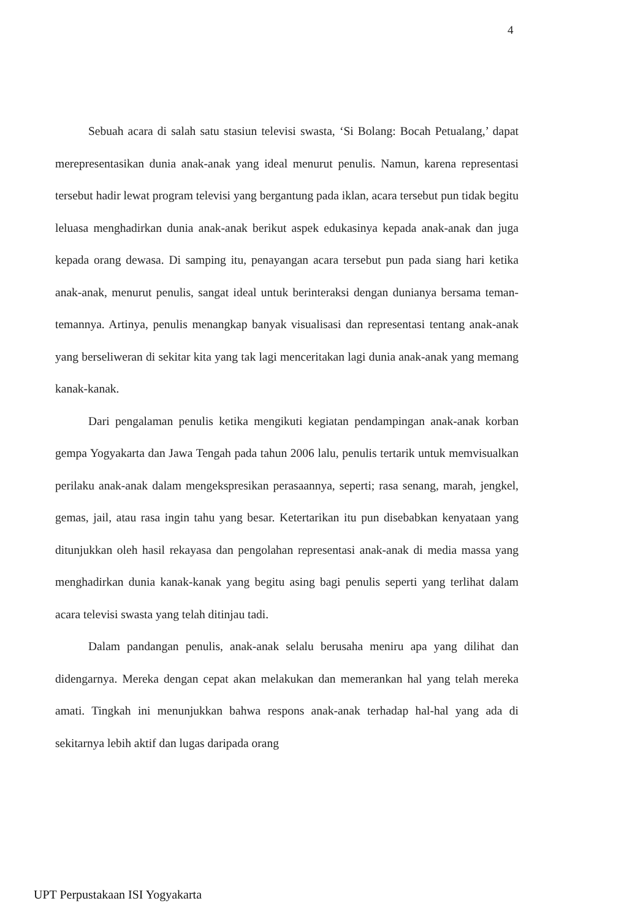4
Sebuah acara di salah satu stasiun televisi swasta, ‘Si Bolang: Bocah Petualang,’ dapat merepresentasikan dunia anak-anak yang ideal menurut penulis. Namun, karena representasi tersebut hadir lewat program televisi yang bergantung pada iklan, acara tersebut pun tidak begitu leluasa menghadirkan dunia anak-anak berikut aspek edukasinya kepada anak-anak dan juga kepada orang dewasa. Di samping itu, penayangan acara tersebut pun pada siang hari ketika anak-anak, menurut penulis, sangat ideal untuk berinteraksi dengan dunianya bersama teman-temannya. Artinya, penulis menangkap banyak visualisasi dan representasi tentang anak-anak yang berseliweran di sekitar kita yang tak lagi menceritakan lagi dunia anak-anak yang memang kanak-kanak.
Dari pengalaman penulis ketika mengikuti kegiatan pendampingan anak-anak korban gempa Yogyakarta dan Jawa Tengah pada tahun 2006 lalu, penulis tertarik untuk memvisualkan perilaku anak-anak dalam mengekspresikan perasaannya, seperti; rasa senang, marah, jengkel, gemas, jail, atau rasa ingin tahu yang besar. Ketertarikan itu pun disebabkan kenyataan yang ditunjukkan oleh hasil rekayasa dan pengolahan representasi anak-anak di media massa yang menghadirkan dunia kanak-kanak yang begitu asing bagi penulis seperti yang terlihat dalam acara televisi swasta yang telah ditinjau tadi.
Dalam pandangan penulis, anak-anak selalu berusaha meniru apa yang dilihat dan didengarnya. Mereka dengan cepat akan melakukan dan memerankan hal yang telah mereka amati. Tingkah ini menunjukkan bahwa respons anak-anak terhadap hal-hal yang ada di sekitarnya lebih aktif dan lugas daripada orang
UPT Perpustakaan ISI Yogyakarta